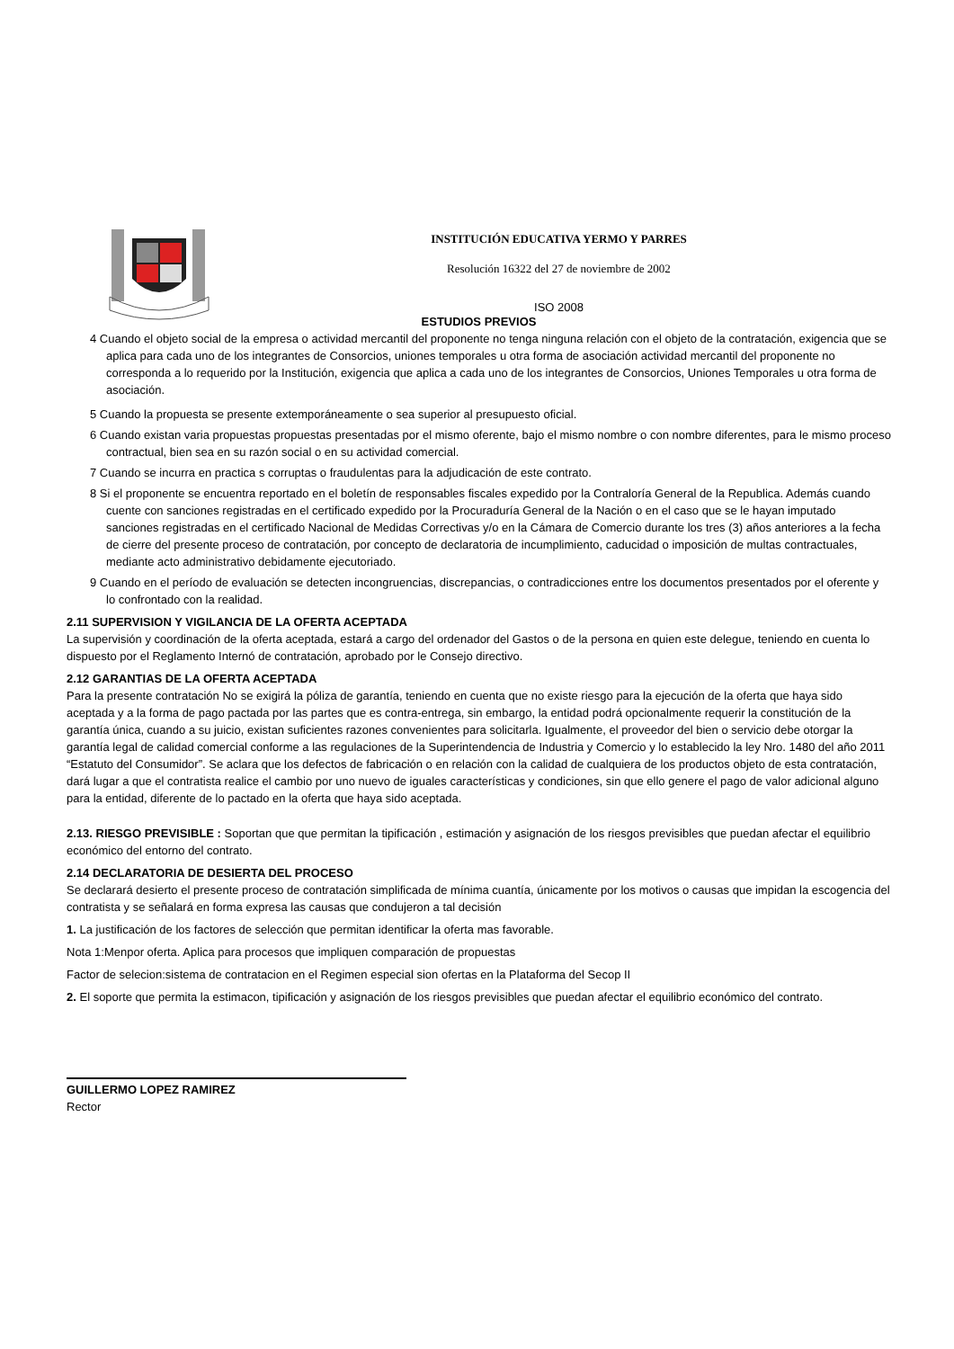INSTITUCIÓN EDUCATIVA YERMO Y PARRES
Resolución 16322 del 27 de noviembre de 2002
ISO 2008
ESTUDIOS PREVIOS
4 Cuando el objeto social de la empresa o actividad mercantil del proponente no tenga ninguna relación con el objeto de la contratación, exigencia que se aplica para cada uno de los integrantes de Consorcios, uniones temporales u otra forma de asociación actividad mercantil del proponente no corresponda a lo requerido por la Institución, exigencia que aplica a cada uno de los integrantes de Consorcios, Uniones Temporales u otra forma de asociación.
5 Cuando la propuesta se presente extemporáneamente o sea superior al presupuesto oficial.
6 Cuando existan varia propuestas propuestas presentadas por el mismo oferente, bajo el mismo nombre o con nombre diferentes, para le mismo proceso contractual, bien sea en su razón social o en su actividad comercial.
7 Cuando se incurra en practica s corruptas o fraudulentas para la adjudicación de este contrato.
8 Si el proponente se encuentra reportado en el boletín de responsables fiscales expedido por la Contraloría General de la Republica. Además cuando cuente con sanciones registradas en el certificado expedido por la Procuraduría General de la Nación o en el caso que se le hayan imputado sanciones registradas en el certificado Nacional de Medidas Correctivas y/o en la Cámara de Comercio durante los tres (3) años anteriores a la fecha de cierre del presente proceso de contratación, por concepto de declaratoria de incumplimiento, caducidad o imposición de multas contractuales, mediante acto administrativo debidamente ejecutoriado.
9 Cuando en el período de evaluación se detecten incongruencias, discrepancias, o contradicciones entre los documentos presentados por el oferente y lo confrontado con la realidad.
2.11 SUPERVISION Y VIGILANCIA DE LA OFERTA ACEPTADA
La supervisión y coordinación de la oferta aceptada, estará a cargo del ordenador del Gastos o de la persona en quien este delegue, teniendo en cuenta lo dispuesto por el Reglamento Internó de contratación, aprobado por le Consejo directivo.
2.12 GARANTIAS DE LA OFERTA ACEPTADA
Para la presente contratación No se exigirá la póliza de garantía, teniendo en cuenta que no existe riesgo para la ejecución de la oferta que haya sido aceptada y a la forma de pago pactada por las partes que es contra-entrega, sin embargo, la entidad podrá opcionalmente requerir la constitución de la garantía única, cuando a su juicio, existan suficientes razones convenientes para solicitarla. Igualmente, el proveedor del bien o servicio debe otorgar la garantía legal de calidad comercial conforme a las regulaciones de la Superintendencia de Industria y Comercio y lo establecido la ley Nro. 1480 del año 2011 “Estatuto del Consumidor”. Se aclara que los defectos de fabricación o en relación con la calidad de cualquiera de los productos objeto de esta contratación, dará lugar a que el contratista realice el cambio por uno nuevo de iguales características y condiciones, sin que ello genere el pago de valor adicional alguno para la entidad, diferente de lo pactado en la oferta que haya sido aceptada.
2.13. RIESGO PREVISIBLE : Soportan que que permitan la tipificación , estimación y asignación de los riesgos previsibles que puedan afectar el equilibrio económico del entorno del contrato.
2.14 DECLARATORIA DE DESIERTA DEL PROCESO
Se declarará desierto el presente proceso de contratación simplificada de mínima cuantía, únicamente por los motivos o causas que impidan la escogencia del contratista y se señalará en forma expresa las causas que condujeron a tal decisión
1. La justificación de los factores de selección que permitan identificar la oferta mas favorable.
Nota 1:Menpor oferta. Aplica para procesos que impliquen comparación de propuestas
Factor de selecion:sistema de contratacion en el Regimen especial sion ofertas en la Plataforma del Secop II
2. El soporte que permita la estimacon, tipificación y asignación de los riesgos previsibles que puedan afectar el equilibrio económico del contrato.
GUILLERMO LOPEZ RAMIREZ
Rector